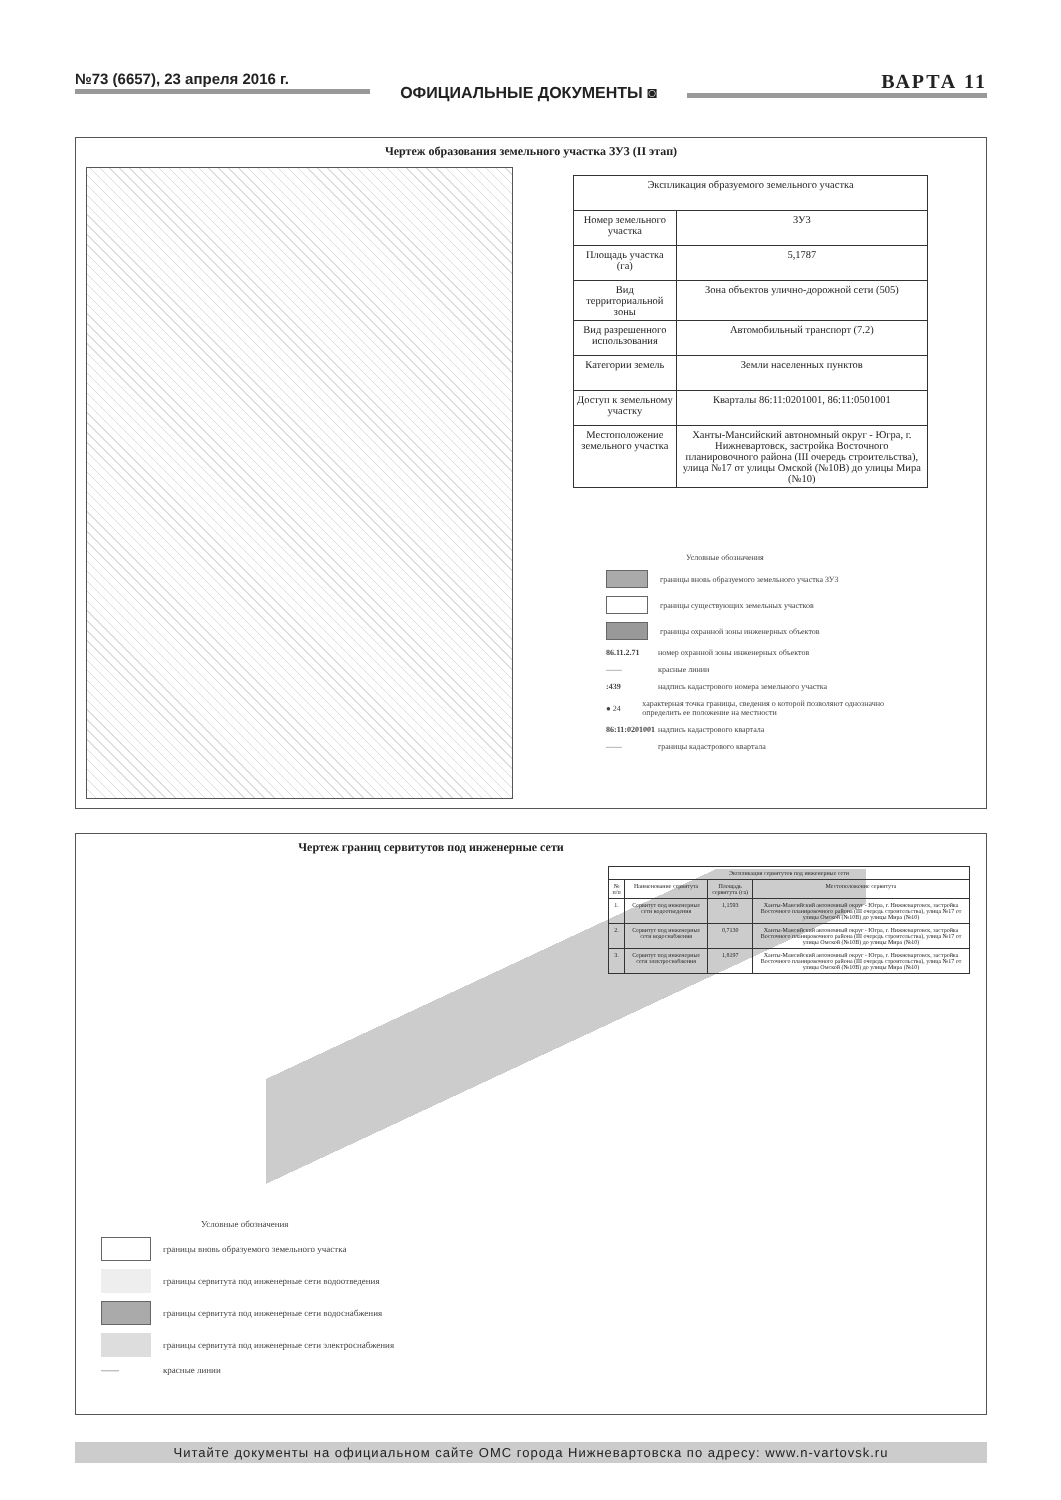№73 (6657), 23 апреля 2016 г.
ОФИЦИАЛЬНЫЕ ДОКУМЕНТЫ ◙
ВАРТА 11
Чертеж образования земельного участка ЗУ3 (II этап)
| Экспликация образуемого земельного участка | |
| Номер земельного участка | ЗУ3 |
| Площадь участка (га) | 5,1787 |
| Вид территориальной зоны | Зона объектов улично-дорожной сети (505) |
| Вид разрешенного использования | Автомобильный транспорт (7.2) |
| Категории земель | Земли населенных пунктов |
| Доступ к земельному участку | Кварталы 86:11:0201001, 86:11:0501001 |
| Местоположение земельного участка | Ханты-Мансийский автономный округ - Югра, г. Нижневартовск, застройка Восточного планировочного района (III очередь строительства), улица №17 от улицы Омской (№10В) до улицы Мира (№10) |
Условные обозначения
границы вновь образуемого земельного участка ЗУ3
границы существующих земельных участков
границы охранной зоны инженерных объектов
86.11.2.71 номер охранной зоны инженерных объектов
—— красные линии
:439 надпись кадастрового номера земельного участка
● 24 характерная точка границы, сведения о которой позволяют однозначно определить ее положение на местности
86:11:0201001 надпись кадастрового квартала
—— границы кадастрового квартала
Чертеж границ сервитутов под инженерные сети
| Экспликация сервитутов под инженерные сети | | | |
| № п/п | Наименование сервитута | Площадь сервитута (га) | Местоположение сервитута |
| 1. | Сервитут под инженерные сети водоотведения | 1,1593 | Ханты-Мансийский автономный округ - Югра, г. Нижневартовск, застройка Восточного планировочного района (III очередь строительства), улица №17 от улицы Омской (№10В) до улицы Мира (№10) |
| 2. | Сервитут под инженерные сети водоснабжения | 0,7130 | Ханты-Мансийский автономный округ - Югра, г. Нижневартовск, застройка Восточного планировочного района (III очередь строительства), улица №17 от улицы Омской (№10В) до улицы Мира (№10) |
| 3. | Сервитут под инженерные сети электроснабжения | 1,8197 | Ханты-Мансийский автономный округ - Югра, г. Нижневартовск, застройка Восточного планировочного района (III очередь строительства), улица №17 от улицы Омской (№10В) до улицы Мира (№10) |
Условные обозначения
границы вновь образуемого земельного участка
границы сервитута под инженерные сети водоотведения
границы сервитута под инженерные сети водоснабжения
границы сервитута под инженерные сети электроснабжения
—— красные линии
Читайте документы на официальном сайте ОМС города Нижневартовска по адресу: www.n-vartovsk.ru